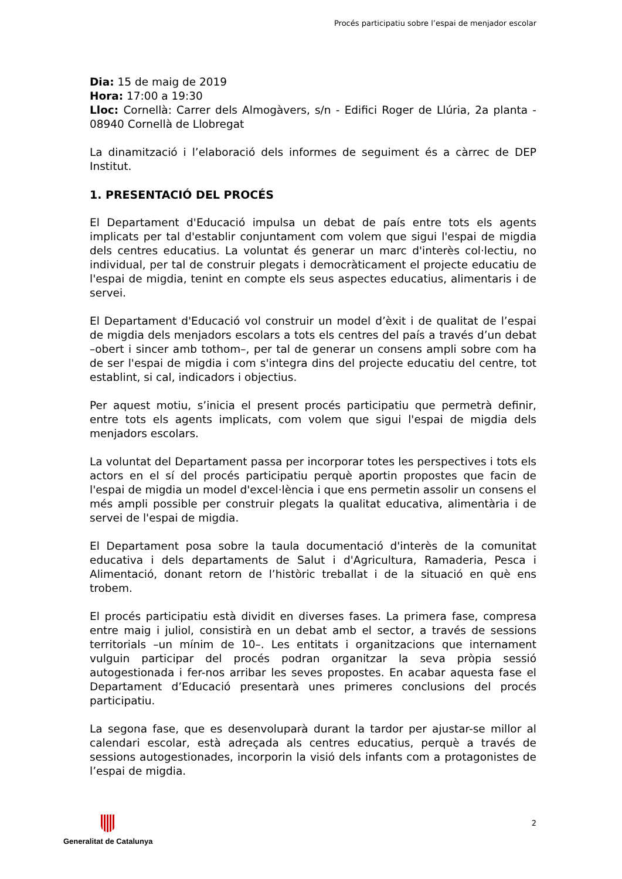Procés participatiu sobre l’espai de menjador escolar
Dia: 15 de maig de 2019
Hora: 17:00 a 19:30
Lloc: Cornellà: Carrer dels Almogàvers, s/n - Edifici Roger de Llúria, 2a planta - 08940 Cornellà de Llobregat
La dinamització i l’elaboració dels informes de seguiment és a càrrec de DEP Institut.
1. PRESENTACIÓ DEL PROCÉS
El Departament d'Educació impulsa un debat de país entre tots els agents implicats per tal d'establir conjuntament com volem que sigui l'espai de migdia dels centres educatius. La voluntat és generar un marc d'interès col·lectiu, no individual, per tal de construir plegats i democràticament el projecte educatiu de l'espai de migdia, tenint en compte els seus aspectes educatius, alimentaris i de servei.
El Departament d'Educació vol construir un model d’èxit i de qualitat de l’espai de migdia dels menjadors escolars a tots els centres del país a través d’un debat –obert i sincer amb tothom–, per tal de generar un consens ampli sobre com ha de ser l'espai de migdia i com s'integra dins del projecte educatiu del centre, tot establint, si cal, indicadors i objectius.
Per aquest motiu, s’inicia el present procés participatiu que permetrà definir, entre tots els agents implicats, com volem que sigui l'espai de migdia dels menjadors escolars.
La voluntat del Departament passa per incorporar totes les perspectives i tots els actors en el sí del procés participatiu perquè aportin propostes que facin de l'espai de migdia un model d'excel·lència i que ens permetin assolir un consens el més ampli possible per construir plegats la qualitat educativa, alimentària i de servei de l'espai de migdia.
El Departament posa sobre la taula documentació d'interès de la comunitat educativa i dels departaments de Salut i d'Agricultura, Ramaderia, Pesca i Alimentació, donant retorn de l’històric treballat i de la situació en què ens trobem.
El procés participatiu està dividit en diverses fases. La primera fase, compresa entre maig i juliol, consistirà en un debat amb el sector, a través de sessions territorials –un mínim de 10–. Les entitats i organitzacions que internament vulguin participar del procés podran organitzar la seva pròpia sessió autogestionada i fer-nos arribar les seves propostes. En acabar aquesta fase el Departament d’Educació presentarà unes primeres conclusions del procés participatiu.
La segona fase, que es desenvoluparà durant la tardor per ajustar-se millor al calendari escolar, està adreçada als centres educatius, perquè a través de sessions autogestionades, incorporin la visió dels infants com a protagonistes de l’espai de migdia.
2 Generalitat de Catalunya